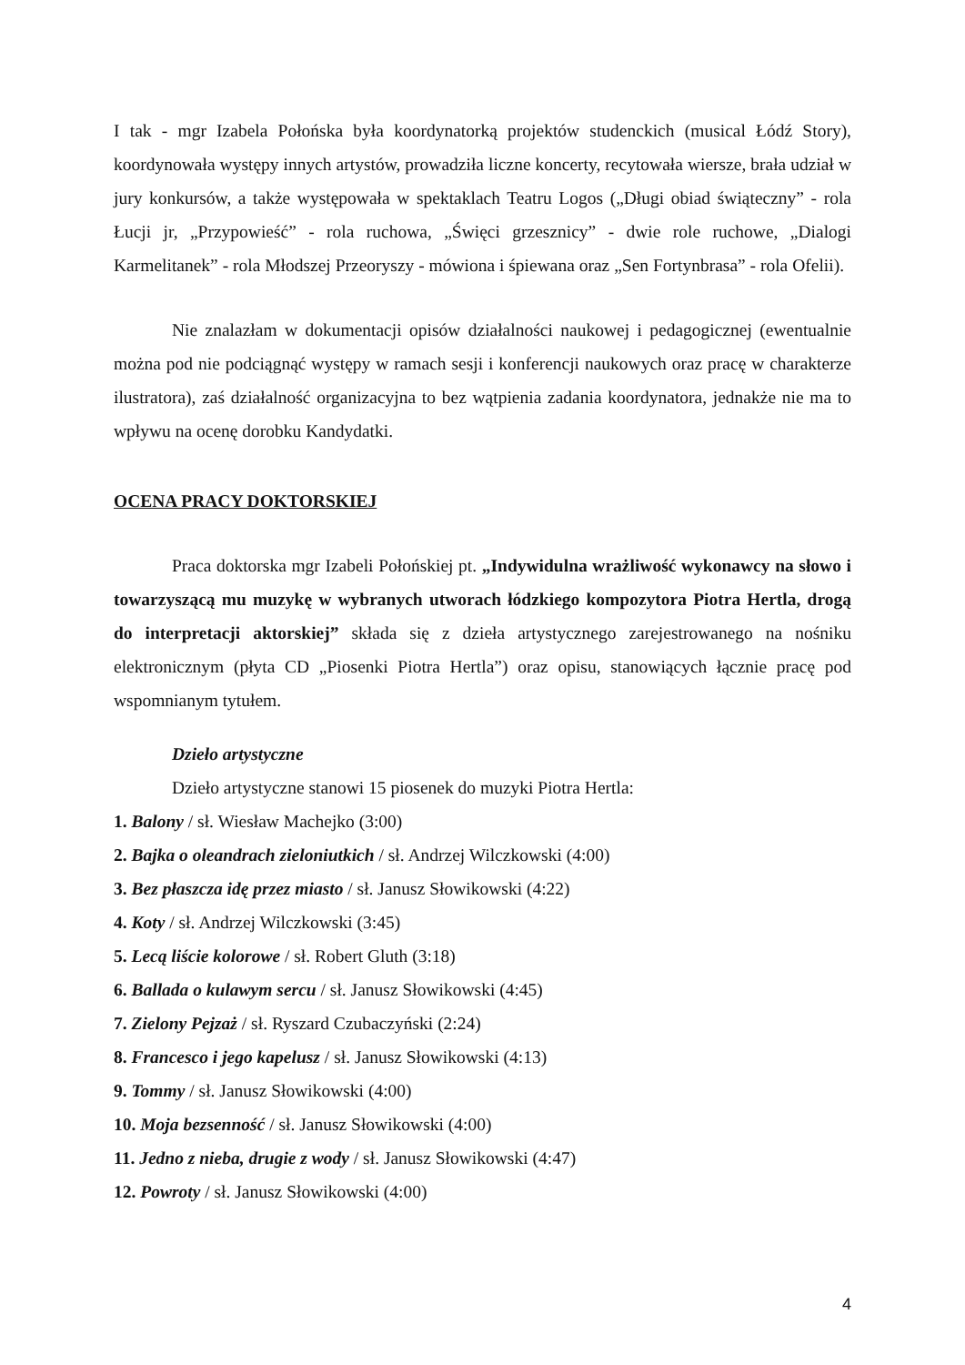I tak - mgr Izabela Połońska była koordynatorką projektów studenckich (musical Łódź Story), koordynowała występy innych artystów, prowadziła liczne koncerty, recytowała wiersze, brała udział w jury konkursów, a także występowała w spektaklach Teatru Logos („Długi obiad świąteczny” - rola Łucji jr, „Przypowieść” - rola ruchowa, „Święci grzesznicy” - dwie role ruchowe, „Dialogi Karmelitanek” - rola Młodszej Przeoryszy - mówiona i śpiewana oraz „Sen Fortynbrasa” - rola Ofelii).
Nie znalazłam w dokumentacji opisów działalności naukowej i pedagogicznej (ewentualnie można pod nie podciągnąć występy w ramach sesji i konferencji naukowych oraz pracę w charakterze ilustratora), zaś działalność organizacyjna to bez wątpienia zadania koordynatora, jednakże nie ma to wpływu na ocenę dorobku Kandydatki.
OCENA PRACY DOKTORSKIEJ
Praca doktorska mgr Izabeli Połońskiej pt. „Indywidulna wrażliwość wykonawcy na słowo i towarzyszącą mu muzykę w wybranych utworach łódzkiego kompozytora Piotra Hertla, drogą do interpretacji aktorskiej” składa się z dzieła artystycznego zarejestrowanego na nośniku elektronicznym (płyta CD „Piosenki Piotra Hertla”) oraz opisu, stanowiących łącznie pracę pod wspomnianym tytułem.
Dzieło artystyczne
Dzieło artystyczne stanowi 15 piosenek do muzyki Piotra Hertla:
1. Balony / sł. Wiesław Machejko (3:00)
2. Bajka o oleandrach zieloniutkich / sł. Andrzej Wilczkowski (4:00)
3. Bez płaszcza idę przez miasto / sł. Janusz Słowikowski (4:22)
4. Koty / sł. Andrzej Wilczkowski (3:45)
5. Lecą liście kolorowe / sł. Robert Gluth (3:18)
6. Ballada o kulawym sercu / sł. Janusz Słowikowski (4:45)
7. Zielony Pejzaż / sł. Ryszard Czubaczyński (2:24)
8. Francesco i jego kapelusz / sł. Janusz Słowikowski (4:13)
9. Tommy / sł. Janusz Słowikowski (4:00)
10. Moja bezsenność / sł. Janusz Słowikowski (4:00)
11. Jedno z nieba, drugie z wody / sł. Janusz Słowikowski (4:47)
12. Powroty / sł. Janusz Słowikowski (4:00)
4